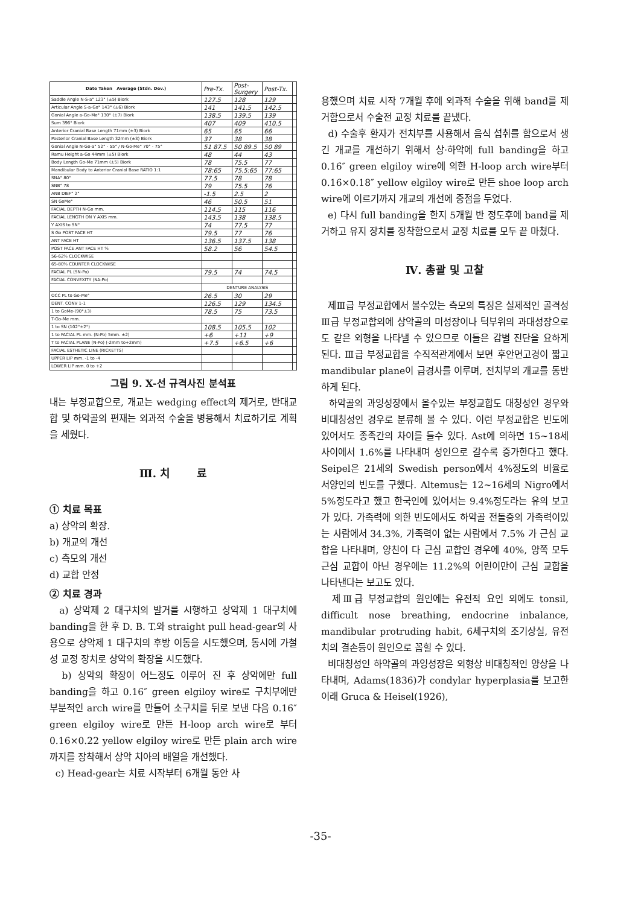| Date Taken Average (Stdn. Dev.) | Pre-Tx. | Post-Surgery | Post-Tx. | |
| Saddle Angle N-S-a° 123° (±5) Biork | 127.5 | 128 | 129 | |
| Articular Angle S-a-Go° 143° (±6) Biork | 141 | 141.5 | 142.5 | |
| Gonial Angle a-Go-Me° 130° (±7) Biork | 138.5 | 139.5 | 139 | |
| Sum 396° Biork | 407 | 409 | 410.5 | |
| Anterior Cranial Base Length 71mm (±3) Biork | 65 | 65 | 66 | |
| Posterior Cranial Base Length 32mm (±3) Biork | 37 | 38 | 38 | |
| Gonial Angle N-Go-a° 52° - 55° / N-Go-Me° 70° - 75° | 51 87.5 | 50 89.5 | 50 89 | |
| Ramu Height a-Go 44mm (±5) Biork | 48 | 44 | 43 | |
| Body Length Go-Me 71mm (±5) Biork | 78 | 75.5 | 77 | |
| Mandibular Body to Anterior Cranial Base RATIO 1:1 | 78:65 | 75.5:65 | 77:65 | |
| SNA° 80° | 77.5 | 78 | 78 | |
| SNB° 78 | 79 | 75.5 | 76 | |
| ANB DIEF° 2° | -1.5 | 2.5 | 2 | |
| SN GoMe° | 46 | 50.5 | 51 | |
| FACIAL DEPTH N-Go mm. | 114.5 | 115 | 116 | |
| FACIAL LENGTH ON Y AXIS mm. | 143.5 | 138 | 138.5 | |
| Y AXIS to SN° | 74 | 77.5 | 77 | |
| S Go POST FACE HT | 79.5 | 77 | 76 | |
| ANT FACE HT | 136.5 | 137.5 | 138 | |
| POST FACE ANT FACE HT % | 58.2 | 56 | 54.5 | |
| 56-62% CLOCKWISE | | | | |
| 65-80% COUNTER CLOCKWISE | | | | |
| FACIAL PL (SN-Po) | 79.5 | 74 | 74.5 | |
| FACIAL CONVEXITY (NA-Po) | | | | |
| | DENTURE ANALYSIS | | | |
| OCC PL to Go-Me° | 26.5 | 30 | 29 | |
| DENT. CONV 1-1 | 126.5 | 129 | 134.5 | |
| 1 to GoMe-(90°±3) | 78.5 | 75 | 73.5 | |
| T-Go-Me mm. | | | | |
| 1 to SN (102°±2°) | 108.5 | 105.5 | 102 | |
| 1 to FACIAL PL mm. (N-Po) 5mm. ±2) | +6 | +11 | +9 | |
| T to FACIAL PLANE (N-Po) (-2mm to+2mm) | +7.5 | +6.5 | +6 | |
| FACIAL ESTHETIC LINE (RICKETTS) | | | | |
| UPPER LIP mm. -1 to -4 | | | | |
| LOWER LIP mm. 0 to +2 | | | | |
그림 9. X-선 규격사진 분석표
내는 부정교합으로, 개교는 wedging effect의 제거로, 반대교합 및 하악골의 편재는 외과적 수술을 병용해서 치료하기로 계획을 세웠다.
Ⅲ. 치 료
① 치료 목표
a) 상악의 확장.
b) 개교의 개선
c) 측모의 개선
d) 교합 안정
② 치료 경과
a) 상악제 2 대구치의 발거를 시행하고 상악제 1 대구치에 banding을 한 후 D. B. T.와 straight pull head-gear의 사용으로 상악제 1 대구치의 후방 이동을 시도했으며, 동시에 가철성 교정 장치로 상악의 확장을 시도했다.
b) 상악의 확장이 어느정도 이루어 진 후 상악에만 full banding을 하고 0.16″ green elgiloy wire로 구치부에만 부분적인 arch wire를 만들어 소구치를 뒤로 보낸 다음 0.16″ green elgiloy wire로 만든 H-loop arch wire로 부터 0.16×0.22 yellow elgiloy wire로 만든 plain arch wire까지를 장착해서 상악 치아의 배열을 개선했다.
c) Head-gear는 치료 시작부터 6개월 동안 사
용했으며 치료 시작 7개월 후에 외과적 수술을 위해 band를 제거함으로서 수술전 교정 치료를 끝냈다.
d) 수술후 환자가 전치부를 사용해서 음식 섭취를 함으로서 생긴 개교를 개선하기 위해서 상·하악에 full banding을 하고 0.16″ green elgiloy wire에 의한 H-loop arch wire부터 0.16×0.18″ yellow elgiloy wire로 만든 shoe loop arch wire에 이르기까지 개교의 개선에 중점을 두었다.
e) 다시 full banding을 한지 5개월 반 정도후에 band를 제거하고 유지 장치를 장착함으로서 교정 치료를 모두 끝 마쳤다.
Ⅳ. 총괄 및 고찰
제Ⅲ급 부정교합에서 볼수있는 측모의 특징은 실제적인 골격성 Ⅲ급 부정교합외에 상악골의 미성장이나 턱부위의 과대성장으로도 같은 외형을 나타낼 수 있으므로 이들은 감별 진단을 요하게 된다. Ⅲ급 부정교합을 수직적관계에서 보면 후안면고경이 짧고 mandibular plane이 급경사를 이루며, 전치부의 개교를 동반하게 된다.
하악골의 과잉성장에서 올수있는 부정교합도 대칭성인 경우와 비대칭성인 경우로 분류해 볼 수 있다. 이런 부정교합은 빈도에 있어서도 종족간의 차이를 들수 있다. Ast에 의하면 15~18세 사이에서 1.6%를 나타내며 성인으로 갈수록 증가한다고 했다. Seipel은 21세의 Swedish person에서 4%정도의 비율로 서양인의 빈도를 구했다. Altemus는 12~16세의 Nigro에서 5%정도라고 했고 한국인에 있어서는 9.4%정도라는 유의 보고가 있다. 가족력에 의한 빈도에서도 하악골 전돌증의 가족력이있는 사람에서 34.3%, 가족력이 없는 사람에서 7.5% 가 근심 교합을 나타내며, 양친이 다 근심 교합인 경우에 40%, 양쪽 모두 근심 교합이 아닌 경우에는 11.2%의 어린이만이 근심 교합을 나타낸다는 보고도 있다.
제Ⅲ급 부정교합의 원인에는 유전적 요인 외에도 tonsil, difficult nose breathing, endocrine inbalance, mandibular protruding habit, 6세구치의 조기상실, 유전치의 결손등이 원인으로 꼽힐 수 있다.
비대칭성인 하악골의 과잉성장은 외형상 비대칭적인 양상을 나타내며, Adams(1836)가 condylar hyperplasia를 보고한 이래 Gruca & Heisel(1926),
-35-